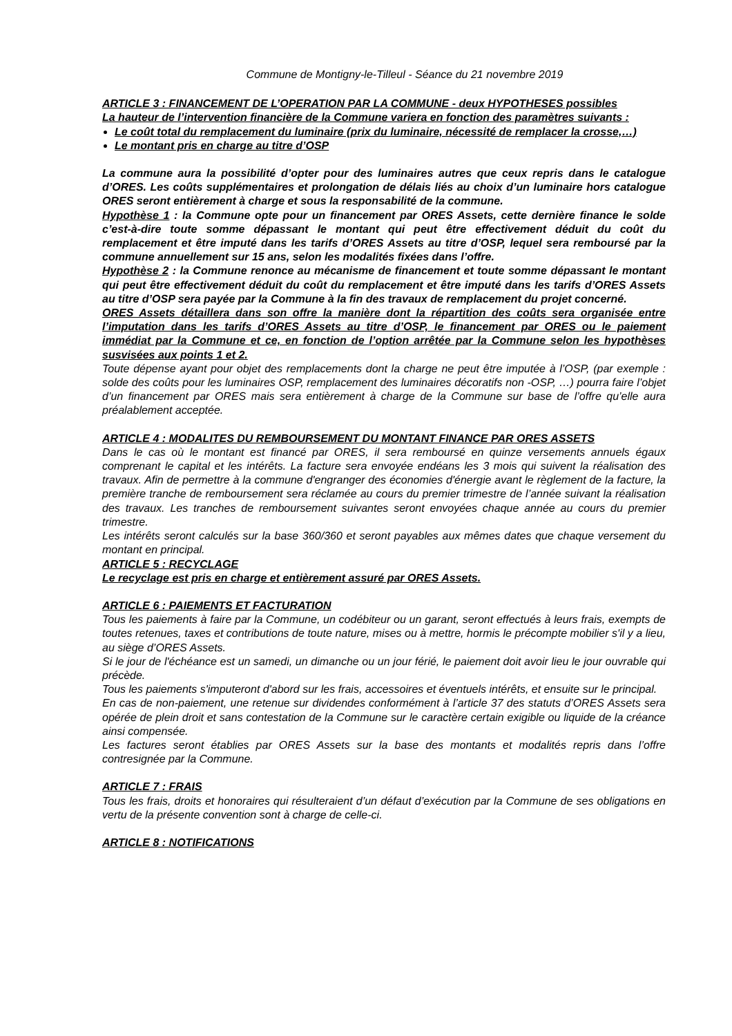Commune de Montigny-le-Tilleul - Séance du 21 novembre 2019
ARTICLE 3 : FINANCEMENT DE L’OPERATION PAR LA COMMUNE - deux HYPOTHESES possibles
La hauteur de l’intervention financière de la Commune variera en fonction des paramètres suivants :
Le coût total du remplacement du luminaire (prix du luminaire, nécessité de remplacer la crosse,…)
Le montant pris en charge au titre d’OSP
La commune aura la possibilité d’opter pour des luminaires autres que ceux repris dans le catalogue d’ORES. Les coûts supplémentaires et prolongation de délais liés au choix d’un luminaire hors catalogue ORES seront entièrement à charge et sous la responsabilité de la commune.
Hypothèse 1 : la Commune opte pour un financement par ORES Assets, cette dernière finance le solde c’est-à-dire toute somme dépassant le montant qui peut être effectivement déduit du coût du remplacement et être imputé dans les tarifs d’ORES Assets au titre d’OSP, lequel sera remboursé par la commune annuellement sur 15 ans, selon les modalités fixées dans l’offre.
Hypothèse 2 : la Commune renonce au mécanisme de financement et toute somme dépassant le montant qui peut être effectivement déduit du coût du remplacement et être imputé dans les tarifs d’ORES Assets au titre d’OSP sera payée par la Commune à la fin des travaux de remplacement du projet concerné.
ORES Assets détaillera dans son offre la manière dont la répartition des coûts sera organisée entre l’imputation dans les tarifs d’ORES Assets au titre d’OSP, le financement par ORES ou le paiement immédiat par la Commune et ce, en fonction de l’option arrêtée par la Commune selon les hypothèses susvisées aux points 1 et 2.
Toute dépense ayant pour objet des remplacements dont la charge ne peut être imputée à l’OSP, (par exemple : solde des coûts pour les luminaires OSP, remplacement des luminaires décoratifs non -OSP, …) pourra faire l’objet d’un financement par ORES mais sera entièrement à charge de la Commune sur base de l’offre qu’elle aura préalablement acceptée.
ARTICLE 4 : MODALITES DU REMBOURSEMENT DU MONTANT FINANCE PAR ORES ASSETS
Dans le cas où le montant est financé par ORES, il sera remboursé en quinze versements annuels égaux comprenant le capital et les intérêts. La facture sera envoyée endéans les 3 mois qui suivent la réalisation des travaux. Afin de permettre à la commune d'engranger des économies d'énergie avant le règlement de la facture, la première tranche de remboursement sera réclamée au cours du premier trimestre de l’année suivant la réalisation des travaux. Les tranches de remboursement suivantes seront envoyées chaque année au cours du premier trimestre.
Les intérêts seront calculés sur la base 360/360 et seront payables aux mêmes dates que chaque versement du montant en principal.
ARTICLE 5 : RECYCLAGE
Le recyclage est pris en charge et entièrement assuré par ORES Assets.
ARTICLE 6 : PAIEMENTS ET FACTURATION
Tous les paiements à faire par la Commune, un codébiteur ou un garant, seront effectués à leurs frais, exempts de toutes retenues, taxes et contributions de toute nature, mises ou à mettre, hormis le précompte mobilier s'il y a lieu, au siège d’ORES Assets.
Si le jour de l'échéance est un samedi, un dimanche ou un jour férié, le paiement doit avoir lieu le jour ouvrable qui précède.
Tous les paiements s'imputeront d'abord sur les frais, accessoires et éventuels intérêts, et ensuite sur le principal.
En cas de non-paiement, une retenue sur dividendes conformément à l’article 37 des statuts d’ORES Assets sera opérée de plein droit et sans contestation de la Commune sur le caractère certain exigible ou liquide de la créance ainsi compensée.
Les factures seront établies par ORES Assets sur la base des montants et modalités repris dans l’offre contresignée par la Commune.
ARTICLE 7 : FRAIS
Tous les frais, droits et honoraires qui résulteraient d’un défaut d’exécution par la Commune de ses obligations en vertu de la présente convention sont à charge de celle-ci.
ARTICLE 8 : NOTIFICATIONS